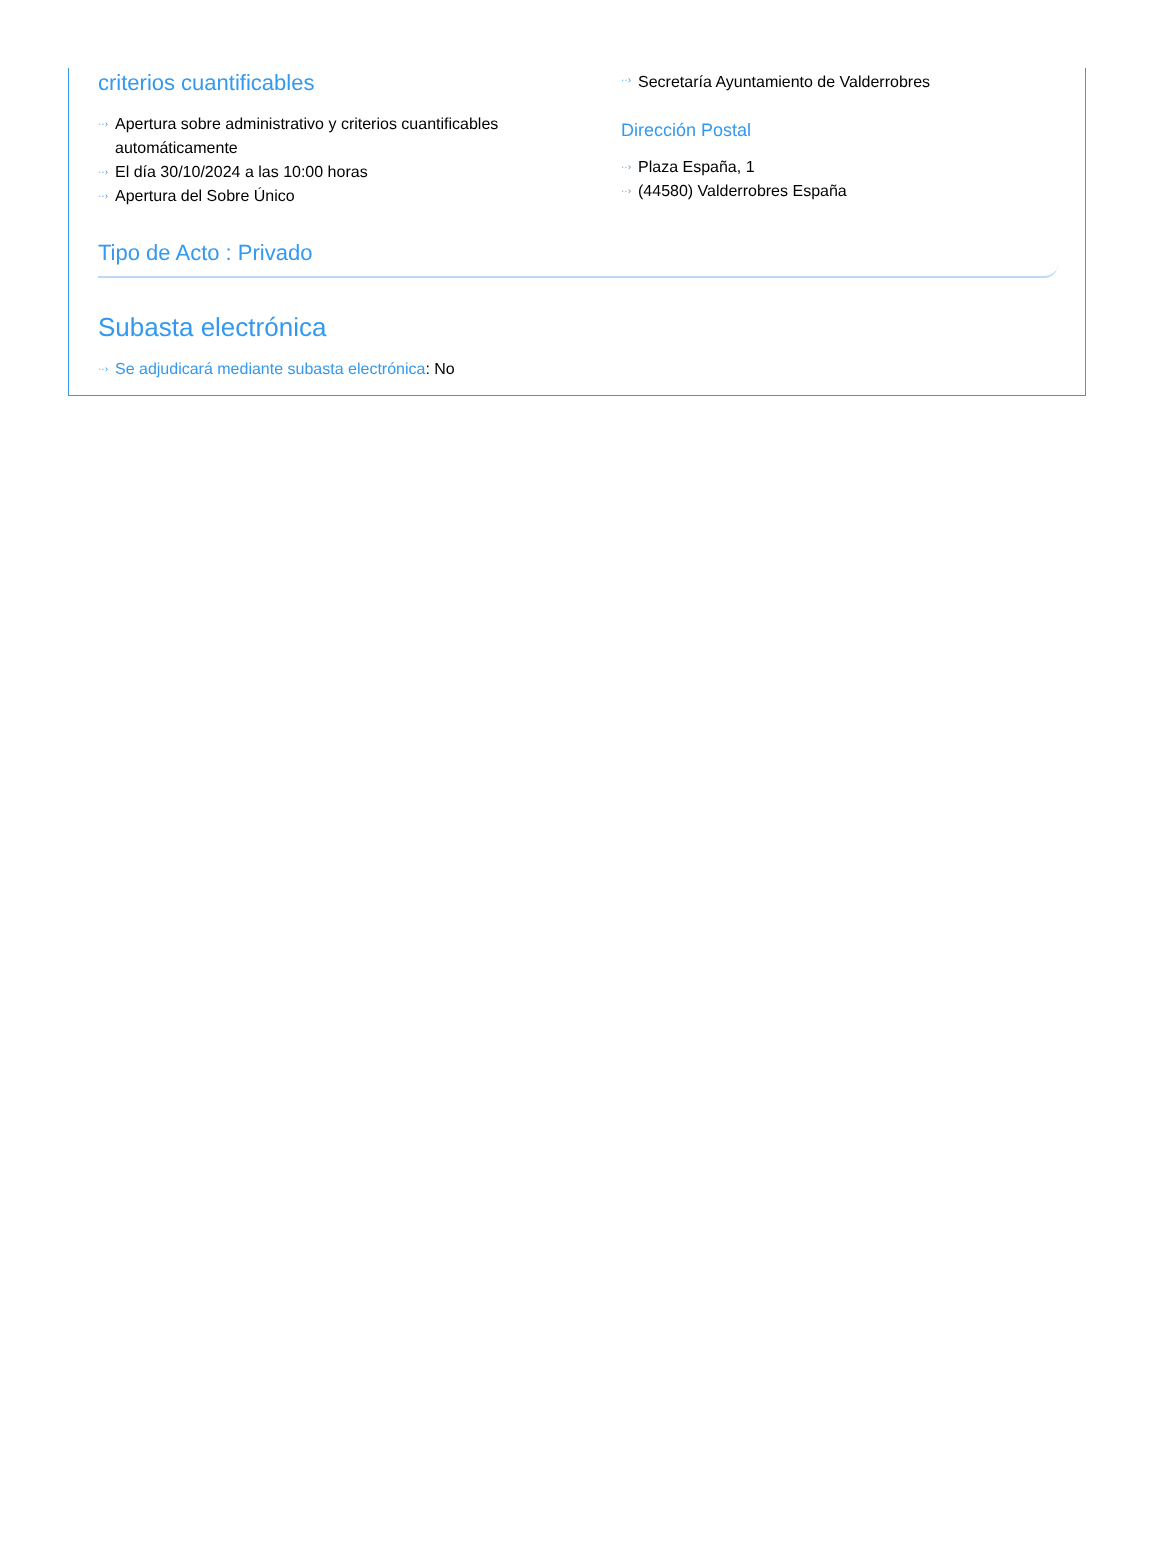criterios cuantificables
··› Apertura sobre administrativo y criterios cuantificables automáticamente
··› El día 30/10/2024 a las 10:00 horas
··› Apertura del Sobre Único
··› Secretaría Ayuntamiento de Valderrobres
Dirección Postal
··› Plaza España, 1
··› (44580) Valderrobres España
Tipo de Acto : Privado
Subasta electrónica
··› Se adjudicará mediante subasta electrónica: No